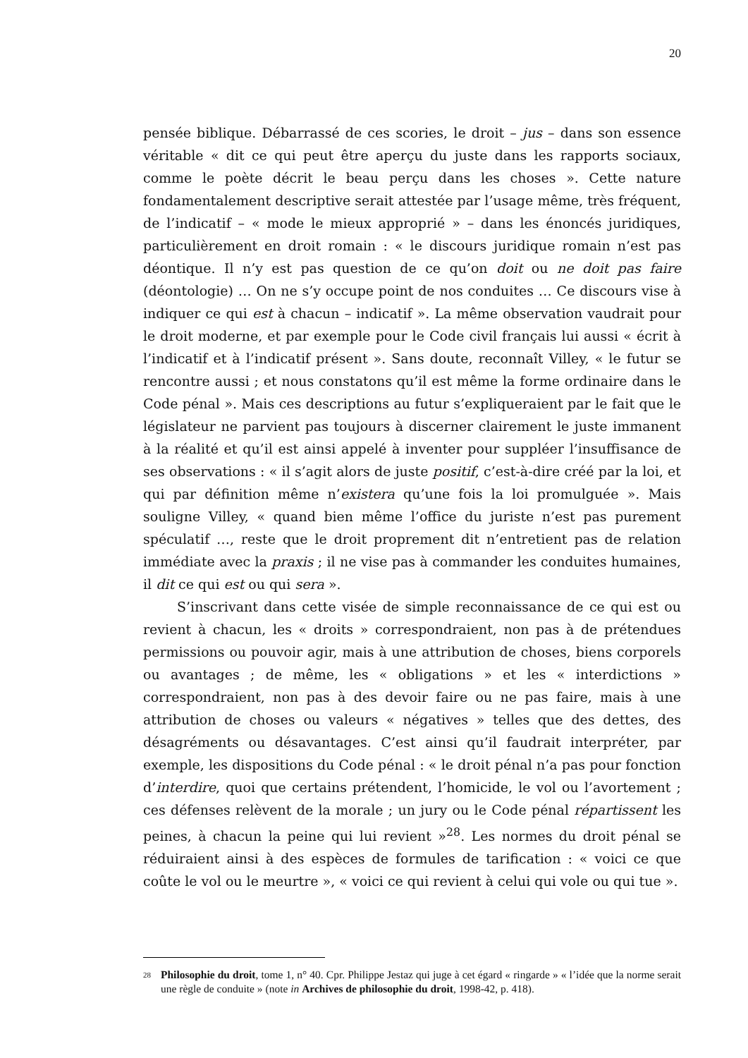20
pensée biblique. Débarrassé de ces scories, le droit – jus – dans son essence véritable « dit ce qui peut être aperçu du juste dans les rapports sociaux, comme le poète décrit le beau perçu dans les choses ». Cette nature fondamentalement descriptive serait attestée par l’usage même, très fréquent, de l’indicatif – « mode le mieux approprié » – dans les énoncés juridiques, particulièrement en droit romain : « le discours juridique romain n’est pas déontique. Il n’y est pas question de ce qu’on doit ou ne doit pas faire (déontologie) … On ne s’y occupe point de nos conduites … Ce discours vise à indiquer ce qui est à chacun – indicatif ». La même observation vaudrait pour le droit moderne, et par exemple pour le Code civil français lui aussi « écrit à l’indicatif et à l’indicatif présent ». Sans doute, reconnaît Villey, « le futur se rencontre aussi ; et nous constatons qu’il est même la forme ordinaire dans le Code pénal ». Mais ces descriptions au futur s’expliqueraient par le fait que le législateur ne parvient pas toujours à discerner clairement le juste immanent à la réalité et qu’il est ainsi appelé à inventer pour suppléer l’insuffisance de ses observations : « il s’agit alors de juste positif, c’est-à-dire créé par la loi, et qui par définition même n’existera qu’une fois la loi promulguée ». Mais souligne Villey, « quand bien même l’office du juriste n’est pas purement spéculatif …, reste que le droit proprement dit n’entretient pas de relation immédiate avec la praxis ; il ne vise pas à commander les conduites humaines, il dit ce qui est ou qui sera ».
S’inscrivant dans cette visée de simple reconnaissance de ce qui est ou revient à chacun, les « droits » correspondraient, non pas à de prétendues permissions ou pouvoir agir, mais à une attribution de choses, biens corporels ou avantages ; de même, les « obligations » et les « interdictions » correspondraient, non pas à des devoir faire ou ne pas faire, mais à une attribution de choses ou valeurs « négatives » telles que des dettes, des désagréments ou désavantages. C’est ainsi qu’il faudrait interpréter, par exemple, les dispositions du Code pénal : « le droit pénal n’a pas pour fonction d’interdire, quoi que certains prétendent, l’homicide, le vol ou l’avortement ; ces défenses relèvent de la morale ; un jury ou le Code pénal répartissent les peines, à chacun la peine qui lui revient »<sup>28</sup>. Les normes du droit pénal se réduiraient ainsi à des espèces de formules de tarification : « voici ce que coûte le vol ou le meurtre », « voici ce qui revient à celui qui vole ou qui tue ».
28 Philosophie du droit, tome 1, n° 40. Cpr. Philippe Jestaz qui juge à cet égard « ringarde » « l’idée que la norme serait une règle de conduite » (note in Archives de philosophie du droit, 1998-42, p. 418).